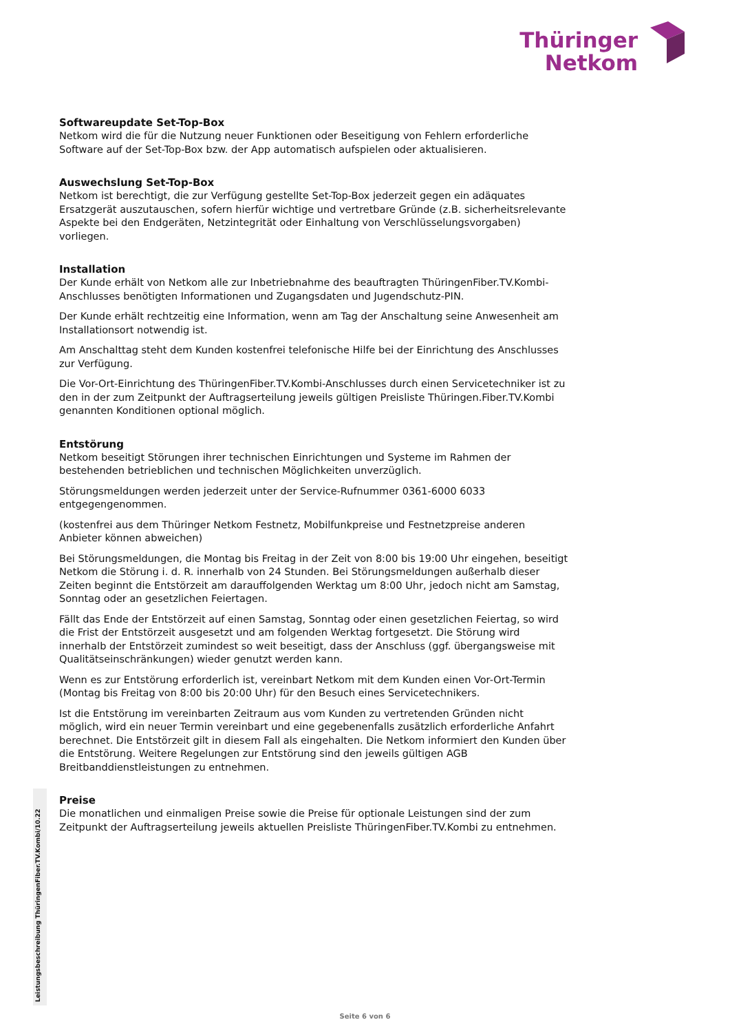Thüringer
Netkom
Softwareupdate Set-Top-Box
Netkom wird die für die Nutzung neuer Funktionen oder Beseitigung von Fehlern erforderliche Software auf der Set-Top-Box bzw. der App automatisch aufspielen oder aktualisieren.
Auswechslung Set-Top-Box
Netkom ist berechtigt, die zur Verfügung gestellte Set-Top-Box jederzeit gegen ein adäquates Ersatzgerät auszutauschen, sofern hierfür wichtige und vertretbare Gründe (z.B. sicherheitsrelevante Aspekte bei den Endgeräten, Netzintegrität oder Einhaltung von Verschlüsselungsvorgaben) vorliegen.
Installation
Der Kunde erhält von Netkom alle zur Inbetriebnahme des beauftragten ThüringenFiber.TV.Kombi-Anschlusses benötigten Informationen und Zugangsdaten und Jugendschutz-PIN.
Der Kunde erhält rechtzeitig eine Information, wenn am Tag der Anschaltung seine Anwesenheit am Installationsort notwendig ist.
Am Anschalttag steht dem Kunden kostenfrei telefonische Hilfe bei der Einrichtung des Anschlusses zur Verfügung.
Die Vor-Ort-Einrichtung des ThüringenFiber.TV.Kombi-Anschlusses durch einen Servicetechniker ist zu den in der zum Zeitpunkt der Auftragserteilung jeweils gültigen Preisliste Thüringen.Fiber.TV.Kombi genannten Konditionen optional möglich.
Entstörung
Netkom beseitigt Störungen ihrer technischen Einrichtungen und Systeme im Rahmen der bestehenden betrieblichen und technischen Möglichkeiten unverzüglich.
Störungsmeldungen werden jederzeit unter der Service-Rufnummer 0361-6000 6033 entgegengenommen.
(kostenfrei aus dem Thüringer Netkom Festnetz, Mobilfunkpreise und Festnetzpreise anderen Anbieter können abweichen)
Bei Störungsmeldungen, die Montag bis Freitag in der Zeit von 8:00 bis 19:00 Uhr eingehen, beseitigt Netkom die Störung i. d. R. innerhalb von 24 Stunden. Bei Störungsmeldungen außerhalb dieser Zeiten beginnt die Entstörzeit am darauffolgenden Werktag um 8:00 Uhr, jedoch nicht am Samstag, Sonntag oder an gesetzlichen Feiertagen.
Fällt das Ende der Entstörzeit auf einen Samstag, Sonntag oder einen gesetzlichen Feiertag, so wird die Frist der Entstörzeit ausgesetzt und am folgenden Werktag fortgesetzt. Die Störung wird innerhalb der Entstörzeit zumindest so weit beseitigt, dass der Anschluss (ggf. übergangsweise mit Qualitätseinschränkungen) wieder genutzt werden kann.
Wenn es zur Entstörung erforderlich ist, vereinbart Netkom mit dem Kunden einen Vor-Ort-Termin (Montag bis Freitag von 8:00 bis 20:00 Uhr) für den Besuch eines Servicetechnikers.
Ist die Entstörung im vereinbarten Zeitraum aus vom Kunden zu vertretenden Gründen nicht möglich, wird ein neuer Termin vereinbart und eine gegebenenfalls zusätzlich erforderliche Anfahrt berechnet. Die Entstörzeit gilt in diesem Fall als eingehalten. Die Netkom informiert den Kunden über die Entstörung. Weitere Regelungen zur Entstörung sind den jeweils gültigen AGB Breitbanddienstleistungen zu entnehmen.
Preise
Die monatlichen und einmaligen Preise sowie die Preise für optionale Leistungen sind der zum Zeitpunkt der Auftragserteilung jeweils aktuellen Preisliste ThüringenFiber.TV.Kombi zu entnehmen.
Leistungsbeschreibung ThüringenFiber.TV.Kombi/10.22
Seite 6 von 6